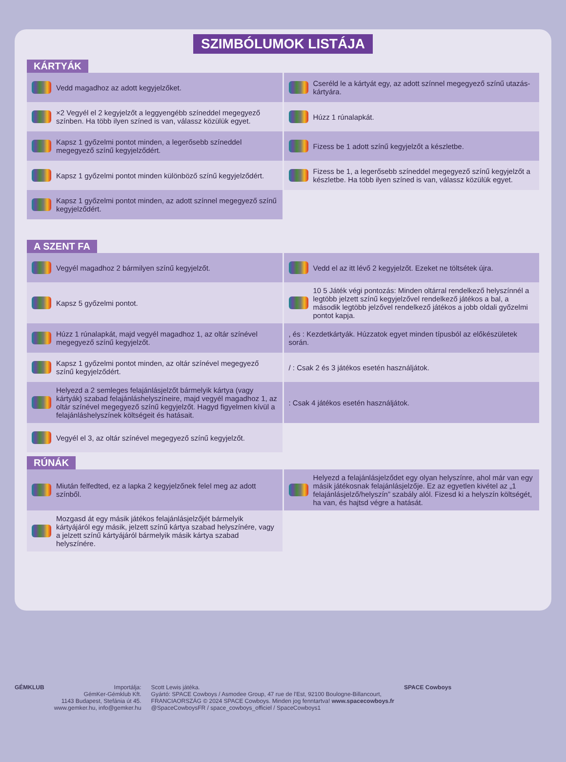SZIMBÓLUMOK LISTÁJA
KÁRTYÁK
Vedd magadhoz az adott kegyjelzőket.
Cseréld le a kártyát egy, az adott színnel megegyező színű utazás-kártyára.
×2 Vegyél el 2 kegyjelzőt a leggyengébb színeddel megegyező színben. Ha több ilyen színed is van, válassz közülük egyet.
Húzz 1 rúnalapkát.
Kapsz 1 győzelmi pontot minden, a legerősebb színeddel megegyező színű kegyjelződért.
Fizess be 1 adott színű kegyjelzőt a készletbe.
Kapsz 1 győzelmi pontot minden különböző színű kegyjelződért.
Fizess be 1, a legerősebb színeddel megegyező színű kegyjelzőt a készletbe. Ha több ilyen színed is van, válassz közülük egyet.
Kapsz 1 győzelmi pontot minden, az adott színnel megegyező színű kegyjelződért.
A SZENT FA
Vegyél magadhoz 2 bármilyen színű kegyjelzőt.
Vedd el az itt lévő 2 kegyjelzőt. Ezeket ne töltsétek újra.
Kapsz 5 győzelmi pontot.
10 5 Játék végi pontozás: Minden oltárral rendelkező helyszínnél a legtöbb jelzett színű kegyjelzővel rendelkező játékos a bal, a második legtöbb jelzővel rendelkező játékos a jobb oldali győzelmi pontot kapja.
Húzz 1 rúnalapkát, majd vegyél magadhoz 1, az oltár színével megegyező színű kegyjelzőt.
, és : Kezdetkártyák. Húzzatok egyet minden típusból az előkészületek során.
Kapsz 1 győzelmi pontot minden, az oltár színével megegyező színű kegyjelződért.
/ : Csak 2 és 3 játékos esetén használjátok.
Helyezd a 2 semleges felajánlásjelzőt bármelyik kártya (vagy kártyák) szabad felajánláshelyszíneire, majd vegyél magadhoz 1, az oltár színével megegyező színű kegyjelzőt. Hagyd figyelmen kívül a felajánláshelyszínek költségeit és hatásait.
: Csak 4 játékos esetén használjátok.
Vegyél el 3, az oltár színével megegyező színű kegyjelzőt.
RÚNÁK
Miután felfedted, ez a lapka 2 kegyjelzőnek felel meg az adott színből.
Helyezd a felajánlásjelződet egy olyan helyszínre, ahol már van egy másik játékosnak felajánlásjelzője. Ez az egyetlen kivétel az „1 felajánlásjelző/helyszín” szabály alól. Fizesd ki a helyszín költségét, ha van, és hajtsd végre a hatását.
Mozgasd át egy másik játékos felajánlásjelzőjét bármelyik kártyájáról egy másik, jelzett színű kártya szabad helyszínére, vagy a jelzett színű kártyájáról bármelyik másik kártya szabad helyszínére.
GÉMKLUB Importálja:
GémKer-Gémklub Kft.
1143 Budapest, Stefánia út 45.
www.gemker.hu, info@gemker.hu
Scott Lewis játéka.
Gyártó: SPACE Cowboys / Asmodee Group, 47 rue de l'Est, 92100 Boulogne-Billancourt,
FRANCIAORSZÁG © 2024 SPACE Cowboys. Minden jog fenntartva! www.spacecowboys.fr
@SpaceCowboysFR / space_cowboys_officiel / SpaceCowboys1
SPACE Cowboys